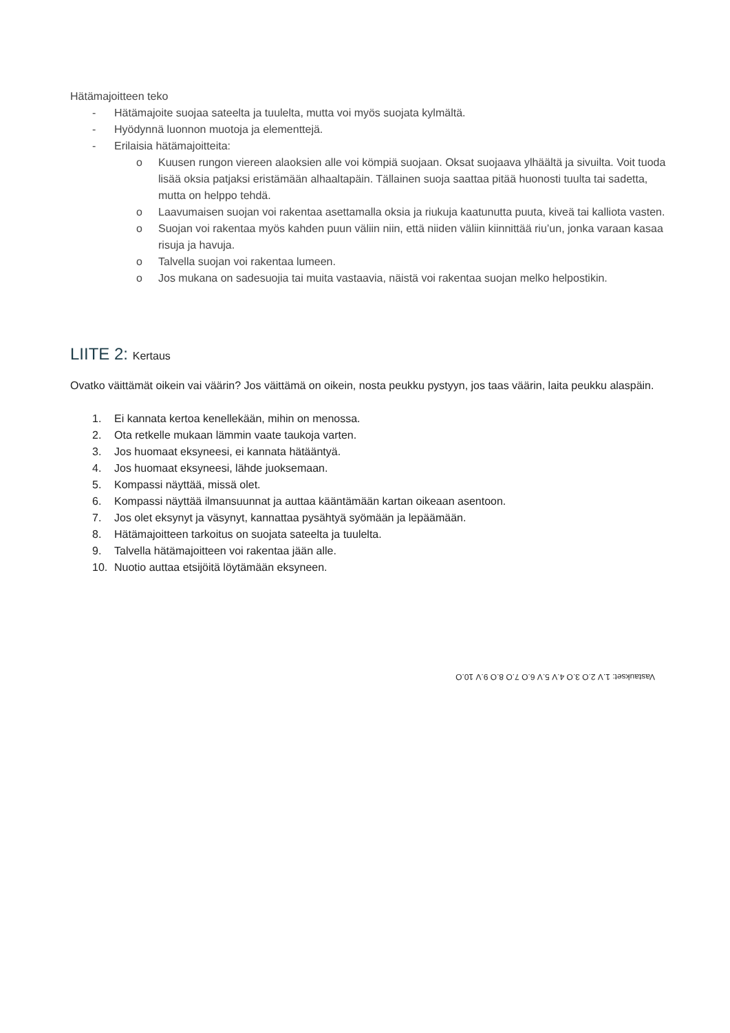Hätämajoitteen teko
- Hätämajoite suojaa sateelta ja tuulelta, mutta voi myös suojata kylmältä.
- Hyödynnä luonnon muotoja ja elementtejä.
- Erilaisia hätämajoitteita:
o Kuusen rungon viereen alaoksien alle voi kömpiä suojaan. Oksat suojaava ylhäältä ja sivuilta. Voit tuoda lisää oksia patjaksi eristämään alhaaltapäin. Tällainen suoja saattaa pitää huonosti tuulta tai sadetta, mutta on helppo tehdä.
o Laavumaisen suojan voi rakentaa asettamalla oksia ja riukuja kaatunutta puuta, kiveä tai kalliota vasten.
o Suojan voi rakentaa myös kahden puun väliin niin, että niiden väliin kiinnittää riu’un, jonka varaan kasaa risuja ja havuja.
o Talvella suojan voi rakentaa lumeen.
o Jos mukana on sadesuojia tai muita vastaavia, näistä voi rakentaa suojan melko helpostikin.
LIITE 2: Kertaus
Ovatko väittämät oikein vai väärin? Jos väittämä on oikein, nosta peukku pystyyn, jos taas väärin, laita peukku alaspäin.
1. Ei kannata kertoa kenellekään, mihin on menossa.
2. Ota retkelle mukaan lämmin vaate taukoja varten.
3. Jos huomaat eksyneesi, ei kannata hätääntyä.
4. Jos huomaat eksyneesi, lähde juoksemaan.
5. Kompassi näyttää, missä olet.
6. Kompassi näyttää ilmansuunnat ja auttaa kääntämään kartan oikeaan asentoon.
7. Jos olet eksynyt ja väsynyt, kannattaa pysähtyä syömään ja lepäämään.
8. Hätämajoitteen tarkoitus on suojata sateelta ja tuulelta.
9. Talvella hätämajoitteen voi rakentaa jään alle.
10. Nuotio auttaa etsijöitä löytämään eksyneen.
Vastaukset: 1.V 2.O 3.O 4.V 5.V 6.O 7.O 8.O 9.V 10.O